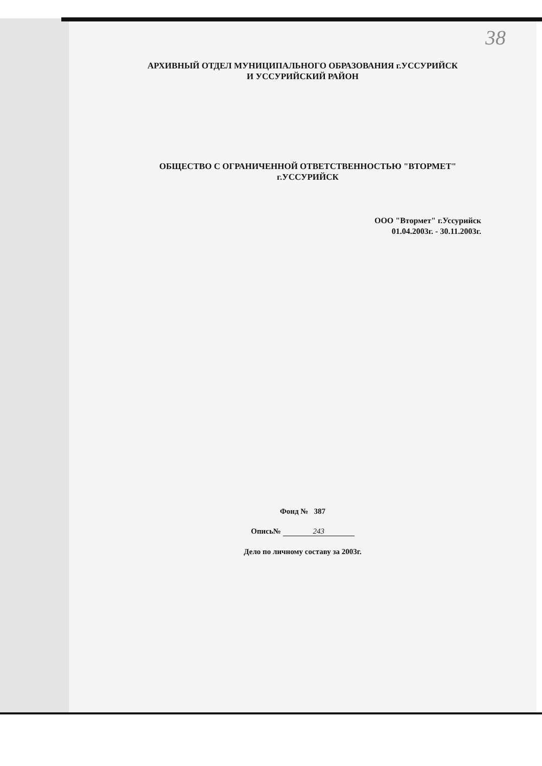38
АРХИВНЫЙ ОТДЕЛ МУНИЦИПАЛЬНОГО ОБРАЗОВАНИЯ г.УССУРИЙСК
И УССУРИЙСКИЙ РАЙОН
ОБЩЕСТВО С ОГРАНИЧЕННОЙ ОТВЕТСТВЕННОСТЬЮ "ВТОРМЕТ"
г.УССУРИЙСК
ООО "Втормет" г.Уссурийск
01.04.2003г. - 30.11.2003г.
Фонд № 387
Опись№ 243
Дело по личному составу за 2003г.